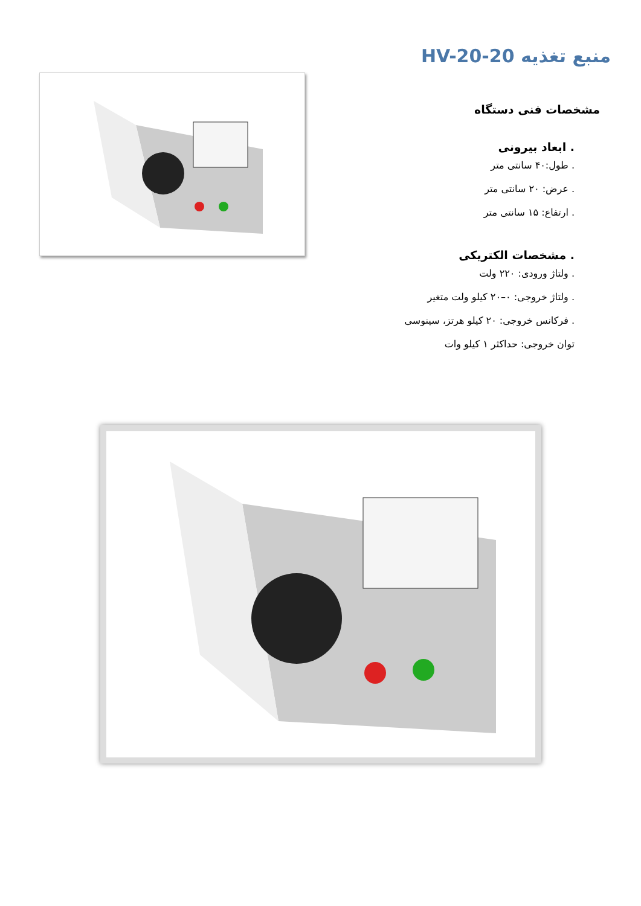منبع تغذیه HV-20-20
مشخصات فنی دستگاه
. ابعاد بیرونی
. طول:۴۰ سانتی متر
. عرض: ۲۰ سانتی متر
. ارتفاع: ۱۵ سانتی متر
. مشخصات الکتریکی
. ولتاژ ورودی: ۲۲۰ ولت
. ولتاژ خروجی: ۰–۲۰ کیلو ولت متغیر
. فرکانس خروجی: ۲۰ کیلو هرتز، سینوسی
توان خروجی: حداکثر ۱ کیلو وات